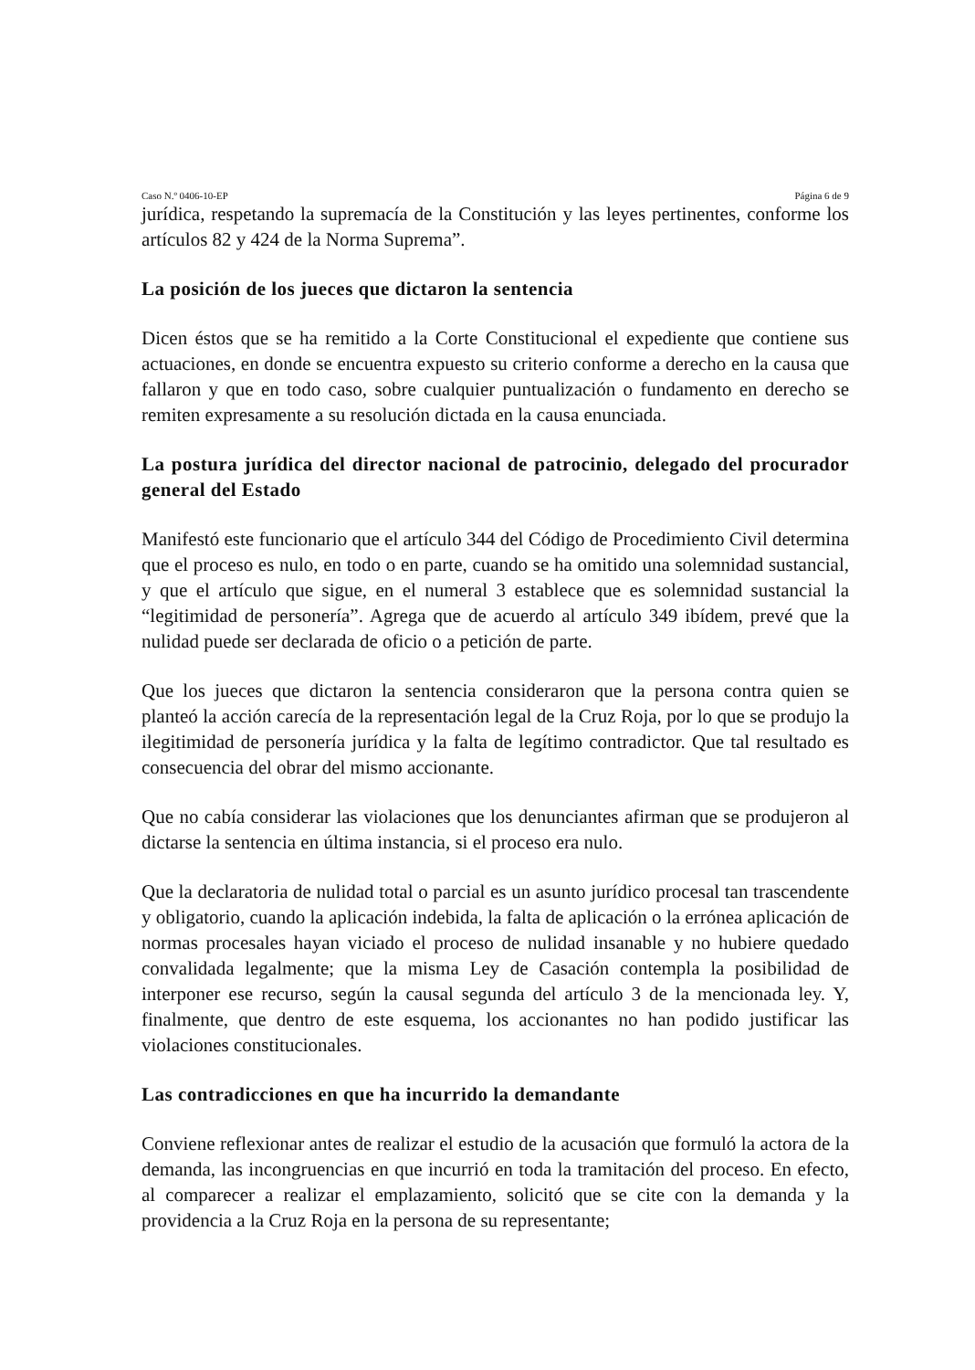Caso N.º 0406-10-EP Página 6 de 9
jurídica, respetando la supremacía de la Constitución y las leyes pertinentes, conforme los artículos 82 y 424 de la Norma Suprema”.
La posición de los jueces que dictaron la sentencia
Dicen éstos que se ha remitido a la Corte Constitucional el expediente que contiene sus actuaciones, en donde se encuentra expuesto su criterio conforme a derecho en la causa que fallaron y que en todo caso, sobre cualquier puntualización o fundamento en derecho se remiten expresamente a su resolución dictada en la causa enunciada.
La postura jurídica del director nacional de patrocinio, delegado del procurador general del Estado
Manifestó este funcionario que el artículo 344 del Código de Procedimiento Civil determina que el proceso es nulo, en todo o en parte, cuando se ha omitido una solemnidad sustancial, y que el artículo que sigue, en el numeral 3 establece que es solemnidad sustancial la “legitimidad de personería”. Agrega que de acuerdo al artículo 349 ibídem, prevé que la nulidad puede ser declarada de oficio o a petición de parte.
Que los jueces que dictaron la sentencia consideraron que la persona contra quien se planteó la acción carecía de la representación legal de la Cruz Roja, por lo que se produjo la ilegitimidad de personería jurídica y la falta de legítimo contradictor. Que tal resultado es consecuencia del obrar del mismo accionante.
Que no cabía considerar las violaciones que los denunciantes afirman que se produjeron al dictarse la sentencia en última instancia, si el proceso era nulo.
Que la declaratoria de nulidad total o parcial es un asunto jurídico procesal tan trascendente y obligatorio, cuando la aplicación indebida, la falta de aplicación o la errónea aplicación de normas procesales hayan viciado el proceso de nulidad insanable y no hubiere quedado convalidada legalmente; que la misma Ley de Casación contempla la posibilidad de interponer ese recurso, según la causal segunda del artículo 3 de la mencionada ley. Y, finalmente, que dentro de este esquema, los accionantes no han podido justificar las violaciones constitucionales.
Las contradicciones en que ha incurrido la demandante
Conviene reflexionar antes de realizar el estudio de la acusación que formuló la actora de la demanda, las incongruencias en que incurrió en toda la tramitación del proceso. En efecto, al comparecer a realizar el emplazamiento, solicitó que se cite con la demanda y la providencia a la Cruz Roja en la persona de su representante;